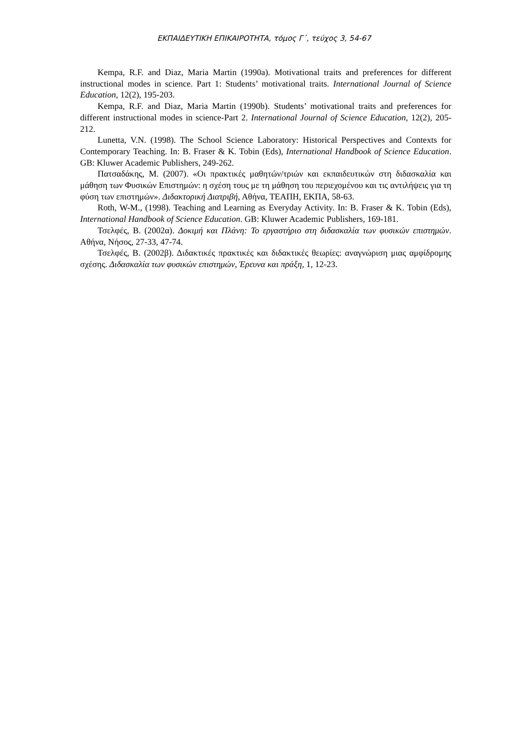ΕΚΠΑΙΔΕΥΤΙΚΗ ΕΠΙΚΑΙΡΟΤΗΤΑ, τόμος Γ΄, τεύχος 3, 54-67
Kempa, R.F. and Diaz, Maria Martin (1990a). Motivational traits and preferences for different instructional modes in science. Part 1: Students’ motivational traits. International Journal of Science Education, 12(2), 195-203.
Kempa, R.F. and Diaz, Maria Martin (1990b). Students’ motivational traits and preferences for different instructional modes in science-Part 2. International Journal of Science Education, 12(2), 205-212.
Lunetta, V.N. (1998). The School Science Laboratory: Historical Perspectives and Contexts for Contemporary Teaching. In: B. Fraser & K. Tobin (Eds), International Handbook of Science Education. GB: Kluwer Academic Publishers, 249-262.
Πατσαδάκης, Μ. (2007). «Οι πρακτικές μαθητών/τριών και εκπαιδευτικών στη διδασκαλία και μάθηση των Φυσικών Επιστημών: η σχέση τους με τη μάθηση του περιεχομένου και τις αντιλήψεις για τη φύση των επιστημών». Διδακτορική Διατριβή, Αθήνα, ΤΕΑΠΗ, ΕΚΠΑ, 58-63.
Roth, W-M., (1998). Teaching and Learning as Everyday Activity. In: B. Fraser & K. Tobin (Eds), International Handbook of Science Education. GB: Kluwer Academic Publishers, 169-181.
Τσελφές, Β. (2002α). Δοκιμή και Πλάνη: Το εργαστήριο στη διδασκαλία των φυσικών επιστημών. Αθήνα, Νήσος, 27-33, 47-74.
Τσελφές, Β. (2002β). Διδακτικές πρακτικές και διδακτικές θεωρίες: αναγνώριση μιας αμφίδρομης σχέσης. Διδασκαλία των φυσικών επιστημών, Έρευνα και πράξη, 1, 12-23.